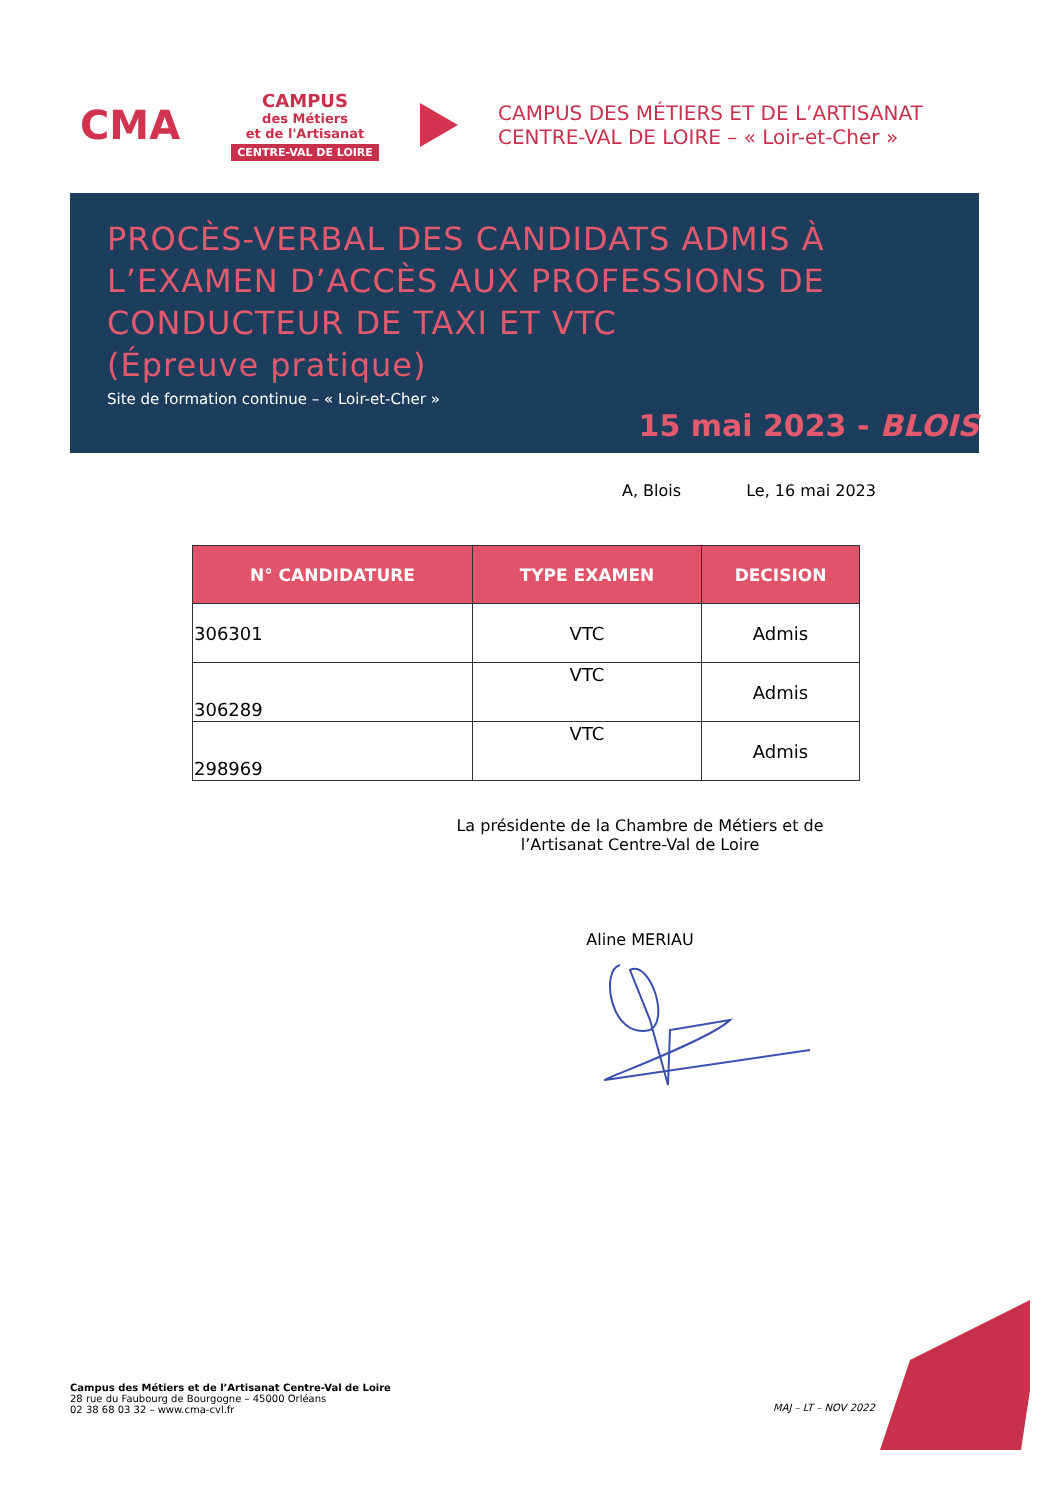CMA
CAMPUS
des Métiers
et de l'Artisanat
CENTRE-VAL DE LOIRE
CAMPUS DES MÉTIERS ET DE L’ARTISANAT
CENTRE-VAL DE LOIRE – « Loir-et-Cher »
PROCÈS-VERBAL DES CANDIDATS ADMIS À L’EXAMEN D’ACCÈS AUX PROFESSIONS DE CONDUCTEUR DE TAXI ET VTC
(Épreuve pratique)
Site de formation continue – « Loir-et-Cher »
15 mai 2023 - BLOIS
A, Blois Le, 16 mai 2023
| N° CANDIDATURE | TYPE EXAMEN | DECISION |
| --- | --- | --- |
| 306301 | VTC | Admis |
| 306289 | VTC | Admis |
| 298969 | VTC | Admis |
La présidente de la Chambre de Métiers et de l’Artisanat Centre-Val de Loire
Aline MERIAU
Campus des Métiers et de l’Artisanat Centre-Val de Loire
28 rue du Faubourg de Bourgogne – 45000 Orléans
02 38 68 03 32 – www.cma-cvl.fr
MAJ – LT – NOV 2022